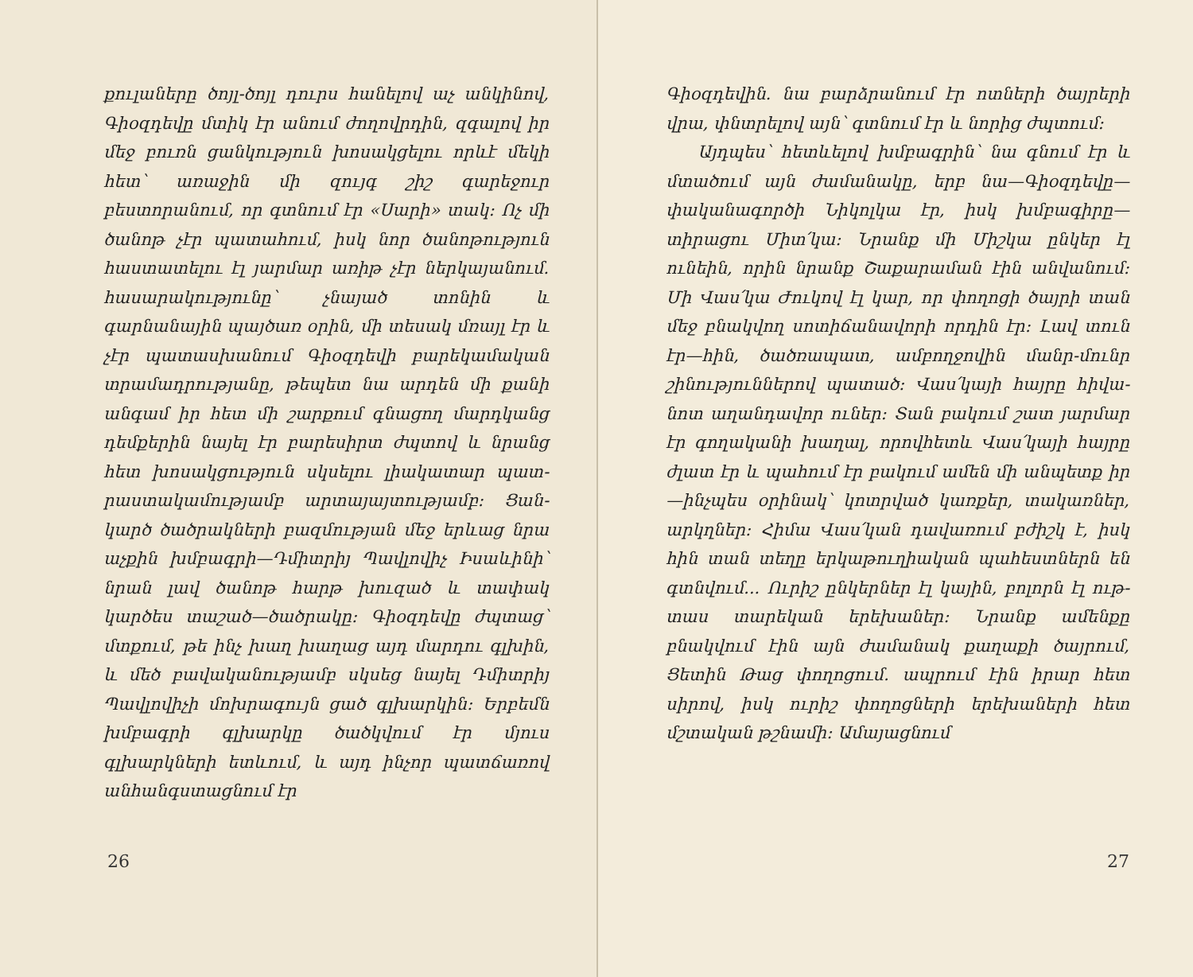քուլաները ծոյլ-ծոյլ դուրս հանելով աչ ան­կինով, Գիօզդեվը մտիկ էր անում ժողովր­դին, զգալով իր մեջ բուռն ցանկություն խո­սակցելու որևէ մեկի հետ՝ առաջին մի զույգ շիշ գարեջուր բեստորանում, որ գտնում էր «Սարի» տակ։ Ոչ մի ծանոթ չէր պատահում, իսկ նոր ծանոթություն հաստատելու էլ յար­մար առիթ չէր ներկայանում. հասարակու­թյունը՝ չնայած տոնին և գարնանային պայ­ծառ օրին, մի տեսակ մռայլ էր և չէր պա­տասխանում Գիօզդեվի բարեկամական տրա­մադրությանը, թեպետ նա արդեն մի քանի անգամ իր հետ մի շարքում գնացող մարդկանց դեմքերին նայել էր բարեսիրտ ժպտով և նրանց հետ խոսակցություն սկսելու լիակատար պատ­րաստակամությամբ արտայայտությամբ։ Ցան­կարծ ծածրակների բազմության մեջ երևաց նրա աչքին խմբագրի—Դմիտրիյ Պավլովիչ Ի­սաևինի՝ նրան լավ ծանոթ հարթ խուզած և տափակ կարծես տաշած—ծածրակը։ Գիօզ­դեվը ժպտաց՝ մտքում, թե ինչ խաղ խաղաց այդ մարդու գլխին, և մեծ բավականությամբ սկսեց նայել Դմիտրիյ Պավլովիչի մոխրագույն ցած գլխարկին։ Երբեմն խմբագրի գլխարկը ծածկվում էր մյուս գլխարկների ետևում, և այդ ինչոր պատճառով անհանգստացնում էր
26
Գիօզդեվին. նա բարձրանում էր ոտների ծայ­րերի վրա, փնտրելով այն՝ գտնում էր և նո­րից ժպտում։
Այդպես՝ հետևելով խմբագրին՝ նա գնում էր և մտածում այն ժամանակը, երբ նա—Գիօզ­դեվը—փականագործի Նիկոլկա էր, իսկ խմբա­գիրը—տիրացու Միտ՛կա։ Նրանք մի Միշ­կա ընկեր էլ ունեին, որին նրանք Շաքարա­ման էին անվանում։ Մի Վաս՛կա Ժուկով էլ կար, որ փողոցի ծայրի տան մեջ բնակվող սո­տիճանավորի որդին էր։ Լավ տուն էր—հին, ծածռապատ, ամբողջովին մանր-մունր շինու­թյուններով պատած։ Վաս՛կայի հայրը հիվա­նոտ աղանդավոր ուներ։ Տան բակում շատ յարմար էր գողականի խաղալ, որովհետև Վաս՛կայի հայրը ժլատ էր և պահում էր բա­կում ամեն մի անպետք իր—ինչպես օրինակ՝ կոտրված կառքեր, տակառներ, արկղներ։ Հի­մա Վաս՛կան դավառում բժիշկ է, իսկ հին տան տեղը երկաթուղիական պահեստներն են գտնվում... Ուրիշ ընկերներ էլ կային, բոլորն էլ ութ-տաս տարեկան երեխաներ։ Նրանք ա­մենքը բնակվում էին այն ժամանակ քաղաքի ծայրում, Ցետին Թաց փողոցում. ապրում էին իրար հետ սիրով, իսկ ուրիշ փողոցների երե­խաների հետ մշտական թշնամի։ Ամայացնում
27